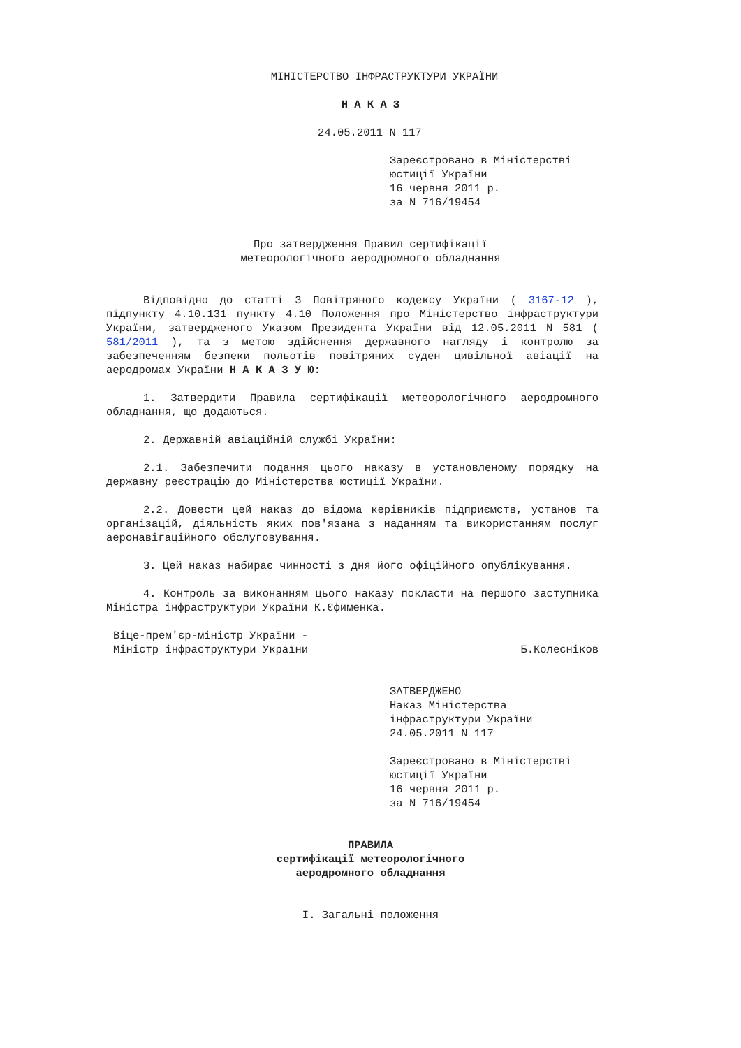МІНІСТЕРСТВО ІНФРАСТРУКТУРИ УКРАЇНИ
Н А К А З
24.05.2011 N 117
Зареєстровано в Міністерстві
юстиції України
16 червня 2011 р.
за N 716/19454
Про затвердження Правил сертифікації
метеорологічного аеродромного обладнання
Відповідно до статті 3 Повітряного кодексу України ( 3167-12 ), підпункту 4.10.131 пункту 4.10 Положення про Міністерство інфраструктури України, затвердженого Указом Президента України від 12.05.2011 N 581 ( 581/2011 ), та з метою здійснення державного нагляду і контролю за забезпеченням безпеки польотів повітряних суден цивільної авіації на аеродромах України Н А К А З У Ю:
1. Затвердити Правила сертифікації метеорологічного аеродромного обладнання, що додаються.
2. Державній авіаційній службі України:
2.1. Забезпечити подання цього наказу в установленому порядку на державну реєстрацію до Міністерства юстиції України.
2.2. Довести цей наказ до відома керівників підприємств, установ та організацій, діяльність яких пов'язана з наданням та використанням послуг аеронавігаційного обслуговування.
3. Цей наказ набирає чинності з дня його офіційного опублікування.
4. Контроль за виконанням цього наказу покласти на першого заступника Міністра інфраструктури України К.Єфименка.
Віце-прем'єр-міністр України -
Міністр інфраструктури України
Б.Колесніков
ЗАТВЕРДЖЕНО
Наказ Міністерства
інфраструктури України
24.05.2011 N 117
Зареєстровано в Міністерстві
юстиції України
16 червня 2011 р.
за N 716/19454
ПРАВИЛА
сертифікації метеорологічного
аеродромного обладнання
I. Загальні положення